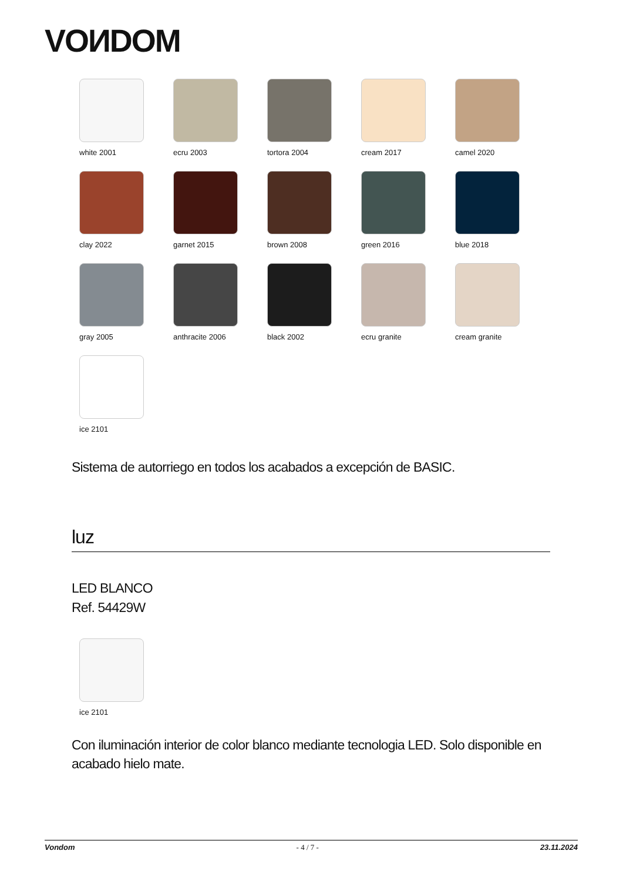VOИDOM
white 2001
ecru 2003
tortora 2004
cream 2017
camel 2020
clay 2022
garnet 2015
brown 2008
green 2016
blue 2018
gray 2005
anthracite 2006
black 2002
ecru granite
cream granite
ice 2101
Sistema de autorriego en todos los acabados a excepción de BASIC.
luz
LED BLANCO
Ref. 54429W
ice 2101
Con iluminación interior de color blanco mediante tecnologia LED. Solo disponible en acabado hielo mate.
Vondom - 4 / 7 - 23.11.2024